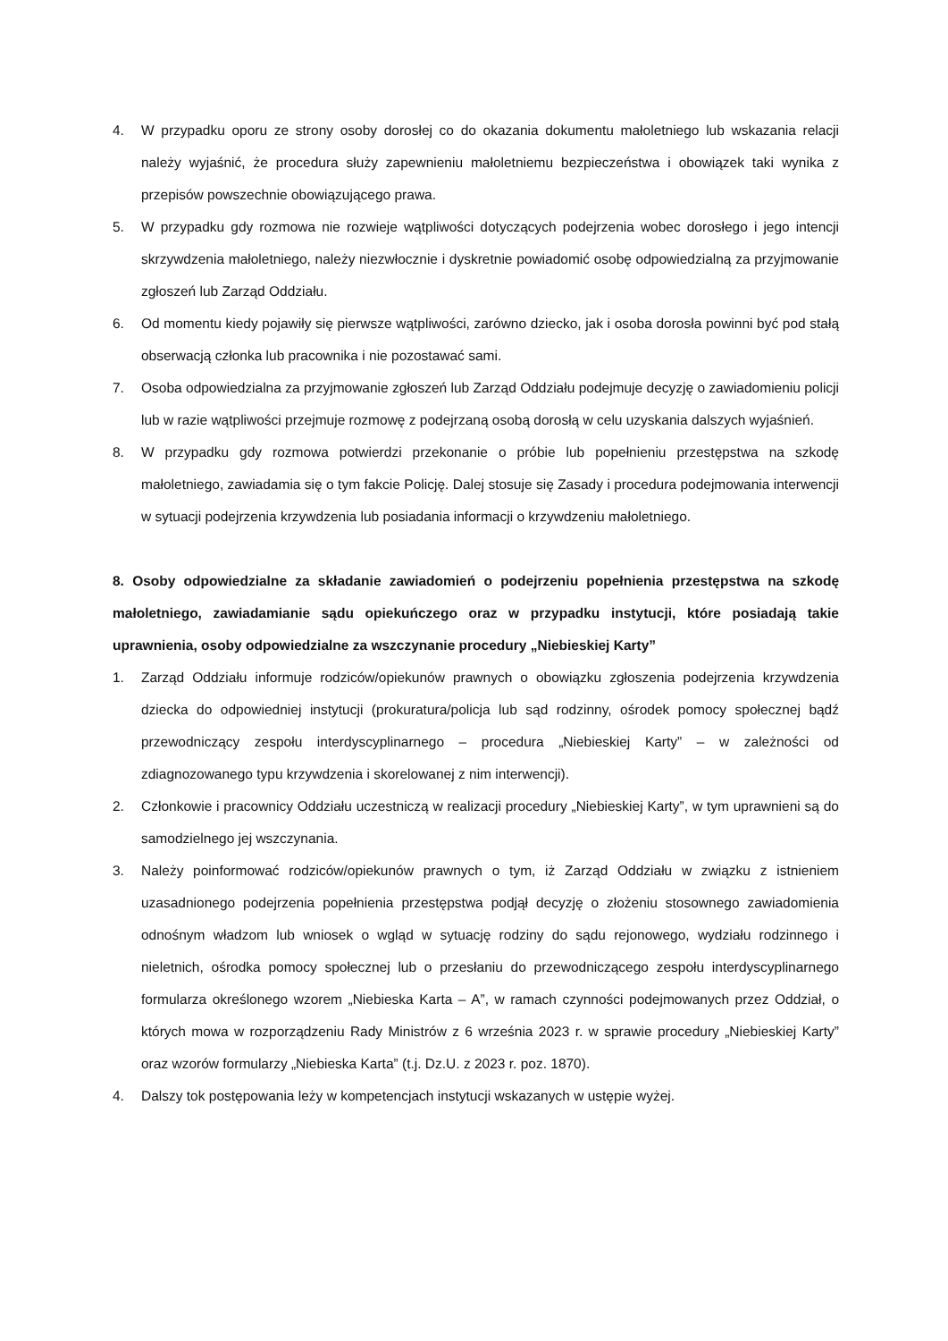4. W przypadku oporu ze strony osoby dorosłej co do okazania dokumentu małoletniego lub wskazania relacji należy wyjaśnić, że procedura służy zapewnieniu małoletniemu bezpieczeństwa i obowiązek taki wynika z przepisów powszechnie obowiązującego prawa.
5. W przypadku gdy rozmowa nie rozwieje wątpliwości dotyczących podejrzenia wobec dorosłego i jego intencji skrzywdzenia małoletniego, należy niezwłocznie i dyskretnie powiadomić osobę odpowiedzialną za przyjmowanie zgłoszeń lub Zarząd Oddziału.
6. Od momentu kiedy pojawiły się pierwsze wątpliwości, zarówno dziecko, jak i osoba dorosła powinni być pod stałą obserwacją członka lub pracownika i nie pozostawać sami.
7. Osoba odpowiedzialna za przyjmowanie zgłoszeń lub Zarząd Oddziału podejmuje decyzję o zawiadomieniu policji lub w razie wątpliwości przejmuje rozmowę z podejrzaną osobą dorosłą w celu uzyskania dalszych wyjaśnień.
8. W przypadku gdy rozmowa potwierdzi przekonanie o próbie lub popełnieniu przestępstwa na szkodę małoletniego, zawiadamia się o tym fakcie Policję. Dalej stosuje się Zasady i procedura podejmowania interwencji w sytuacji podejrzenia krzywdzenia lub posiadania informacji o krzywdzeniu małoletniego.
8. Osoby odpowiedzialne za składanie zawiadomień o podejrzeniu popełnienia przestępstwa na szkodę małoletniego, zawiadamianie sądu opiekuńczego oraz w przypadku instytucji, które posiadają takie uprawnienia, osoby odpowiedzialne za wszczynanie procedury „Niebieskiej Karty”
1. Zarząd Oddziału informuje rodziców/opiekunów prawnych o obowiązku zgłoszenia podejrzenia krzywdzenia dziecka do odpowiedniej instytucji (prokuratura/policja lub sąd rodzinny, ośrodek pomocy społecznej bądź przewodniczący zespołu interdyscyplinarnego – procedura „Niebieskiej Karty” – w zależności od zdiagnozowanego typu krzywdzenia i skorelowanej z nim interwencji).
2. Członkowie i pracownicy Oddziału uczestniczą w realizacji procedury „Niebieskiej Karty”, w tym uprawnieni są do samodzielnego jej wszczynania.
3. Należy poinformować rodziców/opiekunów prawnych o tym, iż Zarząd Oddziału w związku z istnieniem uzasadnionego podejrzenia popełnienia przestępstwa podjął decyzję o złożeniu stosownego zawiadomienia odnośnym władzom lub wniosek o wgląd w sytuację rodziny do sądu rejonowego, wydziału rodzinnego i nieletnich, ośrodka pomocy społecznej lub o przesłaniu do przewodniczącego zespołu interdyscyplinarnego formularza określonego wzorem „Niebieska Karta – A”, w ramach czynności podejmowanych przez Oddział, o których mowa w rozporządzeniu Rady Ministrów z 6 września 2023 r. w sprawie procedury „Niebieskiej Karty” oraz wzorów formularzy „Niebieska Karta” (t.j. Dz.U. z 2023 r. poz. 1870).
4. Dalszy tok postępowania leży w kompetencjach instytucji wskazanych w ustępie wyżej.